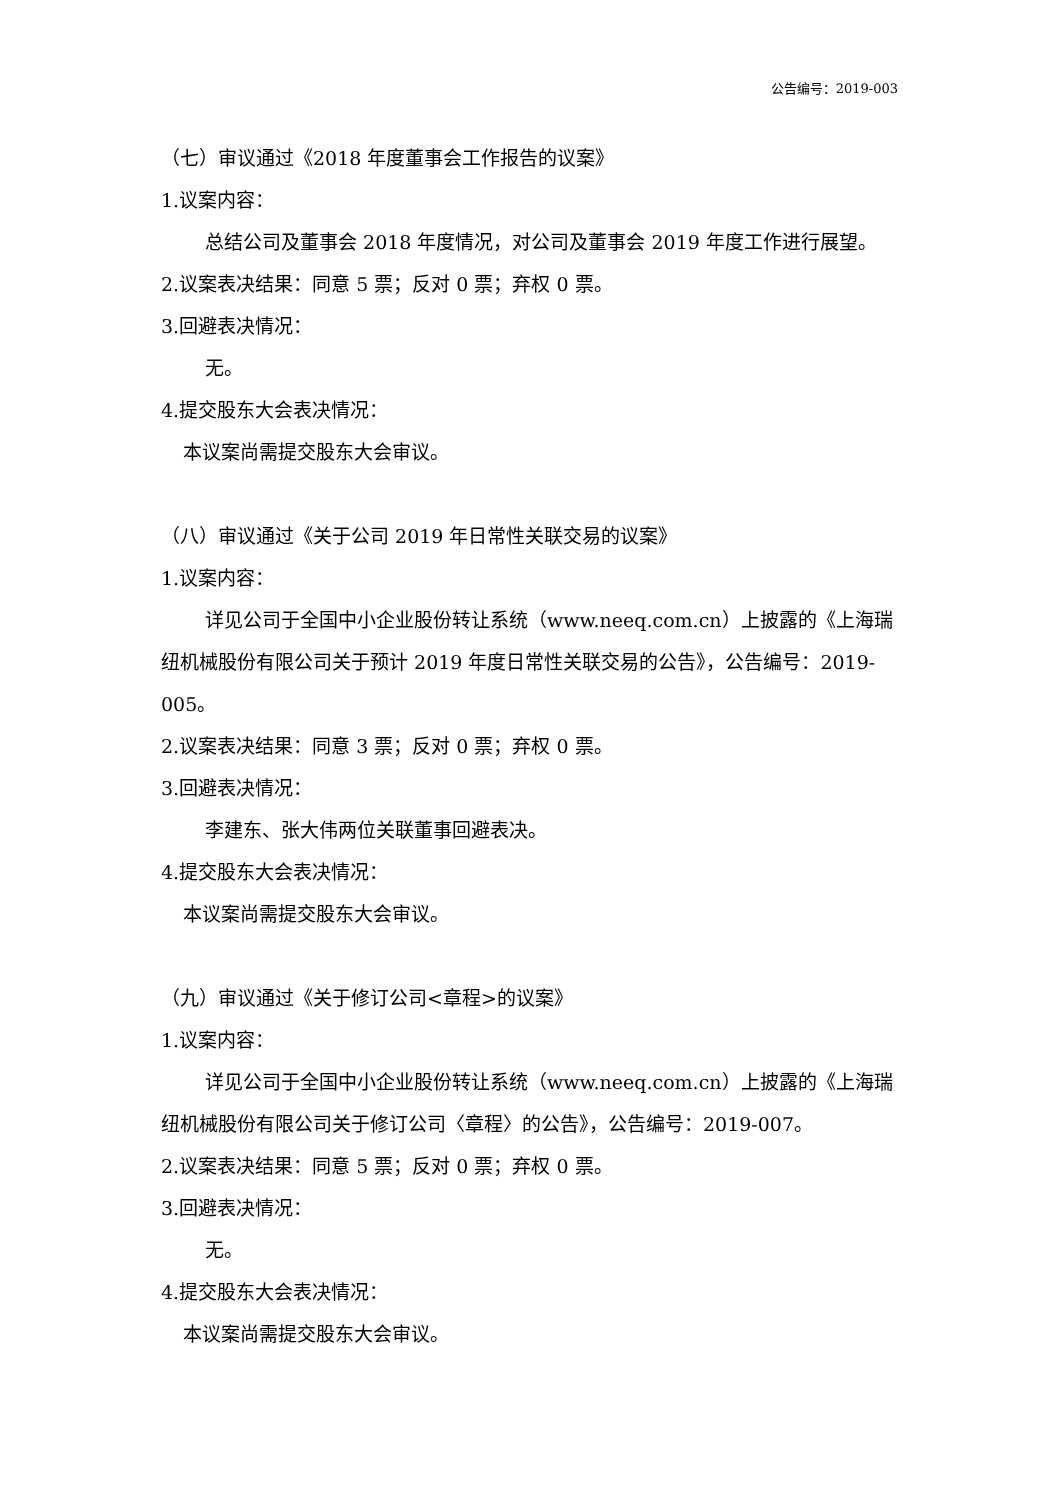公告编号：2019-003
（七）审议通过《2018 年度董事会工作报告的议案》
1.议案内容：
总结公司及董事会 2018 年度情况，对公司及董事会 2019 年度工作进行展望。
2.议案表决结果：同意 5 票；反对 0 票；弃权 0 票。
3.回避表决情况：
无。
4.提交股东大会表决情况：
本议案尚需提交股东大会审议。
（八）审议通过《关于公司 2019 年日常性关联交易的议案》
1.议案内容：
详见公司于全国中小企业股份转让系统（www.neeq.com.cn）上披露的《上海瑞纽机械股份有限公司关于预计 2019 年度日常性关联交易的公告》，公告编号：2019-005。
2.议案表决结果：同意 3 票；反对 0 票；弃权 0 票。
3.回避表决情况：
李建东、张大伟两位关联董事回避表决。
4.提交股东大会表决情况：
本议案尚需提交股东大会审议。
（九）审议通过《关于修订公司<章程>的议案》
1.议案内容：
详见公司于全国中小企业股份转让系统（www.neeq.com.cn）上披露的《上海瑞纽机械股份有限公司关于修订公司〈章程〉的公告》，公告编号：2019-007。
2.议案表决结果：同意 5 票；反对 0 票；弃权 0 票。
3.回避表决情况：
无。
4.提交股东大会表决情况：
本议案尚需提交股东大会审议。